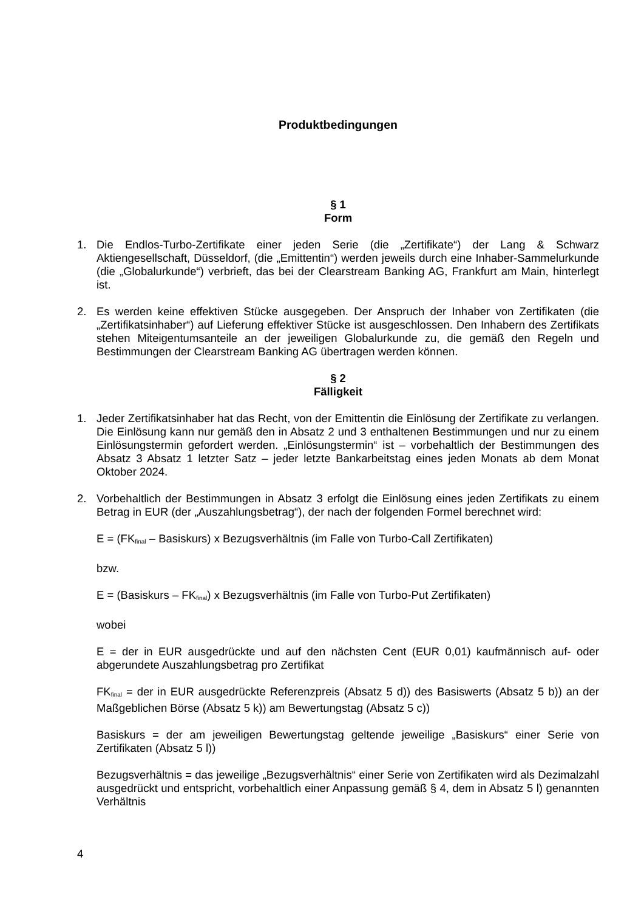Produktbedingungen
§ 1
Form
1. Die Endlos-Turbo-Zertifikate einer jeden Serie (die „Zertifikate“) der Lang & Schwarz Aktiengesellschaft, Düsseldorf, (die „Emittentin“) werden jeweils durch eine Inhaber-Sammelurkunde (die „Globalurkunde“) verbrieft, das bei der Clearstream Banking AG, Frankfurt am Main, hinterlegt ist.
2. Es werden keine effektiven Stücke ausgegeben. Der Anspruch der Inhaber von Zertifikaten (die „Zertifikatsinhaber“) auf Lieferung effektiver Stücke ist ausgeschlossen. Den Inhabern des Zertifikats stehen Miteigentumsanteile an der jeweiligen Globalurkunde zu, die gemäß den Regeln und Bestimmungen der Clearstream Banking AG übertragen werden können.
§ 2
Fälligkeit
1. Jeder Zertifikatsinhaber hat das Recht, von der Emittentin die Einlösung der Zertifikate zu verlangen. Die Einlösung kann nur gemäß den in Absatz 2 und 3 enthaltenen Bestimmungen und nur zu einem Einlösungstermin gefordert werden. „Einlösungstermin“ ist – vorbehaltlich der Bestimmungen des Absatz 3 Absatz 1 letzter Satz – jeder letzte Bankarbeitstag eines jeden Monats ab dem Monat Oktober 2024.
2. Vorbehaltlich der Bestimmungen in Absatz 3 erfolgt die Einlösung eines jeden Zertifikats zu einem Betrag in EUR (der „Auszahlungsbetrag“), der nach der folgenden Formel berechnet wird:
E = (FK<sub>final</sub> – Basiskurs) x Bezugsverhältnis (im Falle von Turbo-Call Zertifikaten)
bzw.
E = (Basiskurs – FK<sub>final</sub>) x Bezugsverhältnis (im Falle von Turbo-Put Zertifikaten)
wobei
E = der in EUR ausgedrückte und auf den nächsten Cent (EUR 0,01) kaufmännisch auf- oder abgerundete Auszahlungsbetrag pro Zertifikat
FK<sub>final</sub> = der in EUR ausgedrückte Referenzpreis (Absatz 5 d)) des Basiswerts (Absatz 5 b)) an der Maßgeblichen Börse (Absatz 5 k)) am Bewertungstag (Absatz 5 c))
Basiskurs = der am jeweiligen Bewertungstag geltende jeweilige „Basiskurs“ einer Serie von Zertifikaten (Absatz 5 l))
Bezugsverhältnis = das jeweilige „Bezugsverhältnis“ einer Serie von Zertifikaten wird als Dezimalzahl ausgedrückt und entspricht, vorbehaltlich einer Anpassung gemäß § 4, dem in Absatz 5 l) genannten Verhältnis
4